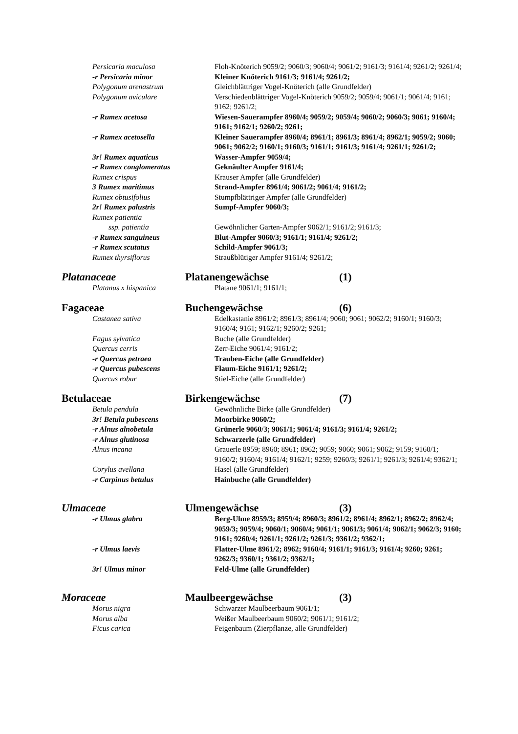Persicaria maculosa Floh-Knöterich 9059/2; 9060/3; 9060/4; 9061/2; 9161/3; 9161/4; 9261/2; 9261/4;
-r Persicaria minor Kleiner Knöterich 9161/3; 9161/4; 9261/2;
Polygonum arenastrum Gleichblättriger Vogel-Knöterich (alle Grundfelder)
Polygonum aviculare Verschiedenblättriger Vogel-Knöterich 9059/2; 9059/4; 9061/1; 9061/4; 9161; 9162; 9261/2;
-r Rumex acetosa Wiesen-Sauerampfer 8960/4; 9059/2; 9059/4; 9060/2; 9060/3; 9061; 9160/4; 9161; 9162/1; 9260/2; 9261;
-r Rumex acetosella Kleiner Sauerampfer 8960/4; 8961/1; 8961/3; 8961/4; 8962/1; 9059/2; 9060; 9061; 9062/2; 9160/1; 9160/3; 9161/1; 9161/3; 9161/4; 9261/1; 9261/2;
3r! Rumex aquaticus Wasser-Ampfer 9059/4;
-r Rumex conglomeratus Geknäulter Ampfer 9161/4;
Rumex crispus Krauser Ampfer (alle Grundfelder)
3 Rumex maritimus Strand-Ampfer 8961/4; 9061/2; 9061/4; 9161/2;
Rumex obtusifolius Stumpfblättriger Ampfer (alle Grundfelder)
2r! Rumex palustris Sumpf-Ampfer 9060/3;
Rumex patientia
ssp. patientia Gewöhnlicher Garten-Ampfer 9062/1; 9161/2; 9161/3;
-r Rumex sanguineus Blut-Ampfer 9060/3; 9161/1; 9161/4; 9261/2;
-r Rumex scutatus Schild-Ampfer 9061/3;
Rumex thyrsiflorus Straußblütiger Ampfer 9161/4; 9261/2;
Platanaceae Platanengewächse (1)
Platanus x hispanica Platane 9061/1; 9161/1;
Fagaceae Buchengewächse (6)
Castanea sativa Edelkastanie 8961/2; 8961/3; 8961/4; 9060; 9061; 9062/2; 9160/1; 9160/3; 9160/4; 9161; 9162/1; 9260/2; 9261;
Fagus sylvatica Buche (alle Grundfelder)
Quercus cerris Zerr-Eiche 9061/4; 9161/2;
-r Quercus petraea Trauben-Eiche (alle Grundfelder)
-r Quercus pubescens Flaum-Eiche 9161/1; 9261/2;
Quercus robur Stiel-Eiche (alle Grundfelder)
Betulaceae Birkengewächse (7)
Betula pendula Gewöhnliche Birke (alle Grundfelder)
3r! Betula pubescens Moorbirke 9060/2;
-r Alnus alnobetula Grünerle 9060/3; 9061/1; 9061/4; 9161/3; 9161/4; 9261/2;
-r Alnus glutinosa Schwarzerle (alle Grundfelder)
Alnus incana Grauerle 8959; 8960; 8961; 8962; 9059; 9060; 9061; 9062; 9159; 9160/1; 9160/2; 9160/4; 9161/4; 9162/1; 9259; 9260/3; 9261/1; 9261/3; 9261/4; 9362/1;
Corylus avellana Hasel (alle Grundfelder)
-r Carpinus betulus Hainbuche (alle Grundfelder)
Ulmaceae Ulmengewächse (3)
-r Ulmus glabra Berg-Ulme 8959/3; 8959/4; 8960/3; 8961/2; 8961/4; 8962/1; 8962/2; 8962/4; 9059/3; 9059/4; 9060/1; 9060/4; 9061/1; 9061/3; 9061/4; 9062/1; 9062/3; 9160; 9161; 9260/4; 9261/1; 9261/2; 9261/3; 9361/2; 9362/1;
-r Ulmus laevis Flatter-Ulme 8961/2; 8962; 9160/4; 9161/1; 9161/3; 9161/4; 9260; 9261; 9262/3; 9360/1; 9361/2; 9362/1;
3r! Ulmus minor Feld-Ulme (alle Grundfelder)
Moraceae Maulbeergewächse (3)
Morus nigra Schwarzer Maulbeerbaum 9061/1;
Morus alba Weißer Maulbeerbaum 9060/2; 9061/1; 9161/2;
Ficus carica Feigenbaum (Zierpflanze, alle Grundfelder)